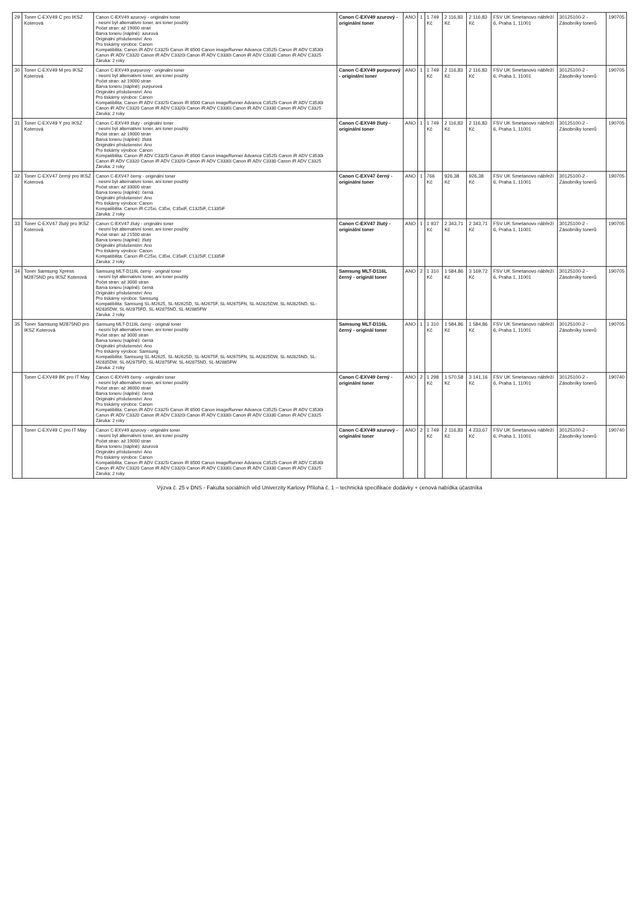| 29 | Toner C-EXV49 C pro IKSZ Koterová | Canon C-EXV49 azurový - originální toner - nesmí být alternativní toner, ani toner použitý Počet stran: až 19000 stran Barva toneru (náplně): azurová Originální příslušenství: Ano Pro tiskárny výrobce: Canon Kompatibilita: Canon iR ADV C3325i Canon iR 8500 Canon imageRunner Advance C3525i Canon iR ADV C3530i Canon iR ADV C3320 Canon iR ADV C3320i Canon iR ADV C3330i Canon iR ADV C3330 Canon iR ADV C3325 Záruka: 2 roky | Canon C-EXV49 azurový - originální toner | ANO | 1 | 1 749 Kč | 2 116,83 Kč | 2 116,83 Kč | FSV UK Smetanovo nábřeží 6, Praha 1, 11001 | 30125100-2 - Zásobníky tonerů | 190705 |
| 30 | Toner C-EXV49 M pro IKSZ Koterová | Canon C-EXV49 purpurový - originální toner - nesmí být alternativní toner, ani toner použitý Počet stran: až 19000 stran Barva toneru (náplně): purpurová Originální příslušenství: Ano Pro tiskárny výrobce: Canon Kompatibilita: Canon iR ADV C3325i Canon iR 8500 Canon imageRunner Advance C3525i Canon iR ADV C3530i Canon iR ADV C3320 Canon iR ADV C3320i Canon iR ADV C3330i Canon iR ADV C3330 Canon iR ADV C3325 Záruka: 2 roky | Canon C-EXV49 purpurový - originální toner | ANO | 1 | 1 749 Kč | 2 116,83 Kč | 2 116,83 Kč | FSV UK Smetanovo nábřeží 6, Praha 1, 11001 | 30125100-2 - Zásobníky tonerů | 190705 |
| 31 | Toner C-EXV49 Y pro IKSZ Koterová | Canon C-EXV49 žlutý - originální toner - nesmí být alternativní toner, ani toner použitý Počet stran: až 19000 stran Barva toneru (náplně): žlutá Originální příslušenství: Ano Pro tiskárny výrobce: Canon Kompatibilita: Canon iR ADV C3325i Canon iR 8500 Canon imageRunner Advance C3525i Canon iR ADV C3530i Canon iR ADV C3320 Canon iR ADV C3320i Canon iR ADV C3330i Canon iR ADV C3330 Canon iR ADV C3325 Záruka: 2 roky | Canon C-EXV49 žlutý - originální toner | ANO | 1 | 1 749 Kč | 2 116,83 Kč | 2 116,83 Kč | FSV UK Smetanovo nábřeží 6, Praha 1, 11001 | 30125100-2 - Zásobníky tonerů | 190705 |
| 32 | Toner C-EXV47 černý pro IKSZ Koterová | Canon C-EXV47 černý - originální toner - nesmí být alternativní toner, ani toner použitý Počet stran: až 33000 stran Barva toneru (náplně): černá Originální příslušenství: Ano Pro tiskárny výrobce: Canon Kompatibilita: Canon iR-C25xi, C35xi, C35xiF, C1325iF, C1335iF Záruka: 2 roky | Canon C-EXV47 černý - originální toner | ANO | 1 | 766 Kč | 926,38 Kč | 926,38 Kč | FSV UK Smetanovo nábřeží 6, Praha 1, 11001 | 30125100-2 - Zásobníky tonerů | 190705 |
| 33 | Toner C-EXV47 žlutý pro IKSZ Koterová | Canon C-EXV47 žlutý - originální toner - nesmí být alternativní toner, ani toner použitý Počet stran: až 21500 stran Barva toneru (náplně): žlutý Originální příslušenství: Ano Pro tiskárny výrobce: Canon Kompatibilita: Canon iR-C25xi, C35xi, C35xiF, C1325iF, C1335iF Záruka: 2 roky | Canon C-EXV47 žlutý - originální toner | ANO | 1 | 1 937 Kč | 2 343,71 Kč | 2 343,71 Kč | FSV UK Smetanovo nábřeží 6, Praha 1, 11001 | 30125100-2 - Zásobníky tonerů | 190705 |
| 34 | Toner Samsung Xpress M2875ND pro IKSZ Koterová | Samsung MLT-D116L černý - originál toner - nesmí být alternativní toner, ani toner použitý Počet stran: až 3000 stran Barva toneru (náplně): černá Originální příslušenství: Ano Pro tiskárny výrobce: Samsung Kompatibilita: Samsung SL-M2625, SL-M2625D, SL-M2675F, SL-M2675FN, SL-M2825DW, SL-M2825ND, SL-M2835DW, SL-M2875FD, SL-M2875ND, SL-M2885FW Záruka: 2 roky | Samsung MLT-D116L černý - originál toner | ANO | 2 | 1 310 Kč | 1 584,86 Kč | 3 169,72 Kč | FSV UK Smetanovo nábřeží 6, Praha 1, 11001 | 30125100-2 - Zásobníky tonerů | 190705 |
| 35 | Toner Samsung M2875ND pro IKSZ Koterová | Samsung MLT-D116L černý - originál toner - nesmí být alternativní toner, ani toner použitý Počet stran: až 3000 stran Barva toneru (náplně): černá Originální příslušenství: Ano Pro tiskárny výrobce: Samsung Kompatibilita: Samsung SL-M2625, SL-M2625D, SL-M2675F, SL-M2675FN, SL-M2825DW, SL-M2825ND, SL-M2835DW, SL-M2875FD, SL-M2875FW, SL-M2875ND, SL-M2885FW Záruka: 2 roky | Samsung MLT-D116L černý - originál toner | ANO | 1 | 1 310 Kč | 1 584,86 Kč | 1 584,86 Kč | FSV UK Smetanovo nábřeží 6, Praha 1, 11001 | 30125100-2 - Zásobníky tonerů | 190705 |
| | Toner C-EXV49 BK pro IT May | Canon C-EXV49 černý - originální toner - nesmí být alternativní toner, ani toner použitý Počet stran: až 36000 stran Barva toneru (náplně): černá Originální příslušenství: Ano Pro tiskárny výrobce: Canon Kompatibilita: Canon iR ADV C3325i Canon iR 8500 Canon imageRunner Advance C3525i Canon iR ADV C3530i Canon iR ADV C3320 Canon iR ADV C3320i Canon iR ADV C3330i Canon iR ADV C3330 Canon iR ADV C3325 Záruka: 2 roky | Canon C-EXV49 černý - originální toner | ANO | 2 | 1 298 Kč | 1 570,58 Kč | 3 141,16 Kč | FSV UK Smetanovo nábřeží 6, Praha 1, 11001 | 30125100-2 - Zásobníky tonerů | 190740 |
| | Toner C-EXV49 C pro IT May | Canon C-EXV49 azurový - originální toner - nesmí být alternativní toner, ani toner použitý Počet stran: až 19000 stran Barva toneru (náplně): azurová Originální příslušenství: Ano Pro tiskárny výrobce: Canon Kompatibilita: Canon iR ADV C3325i Canon iR 8500 Canon imageRunner Advance C3525i Canon iR ADV C3530i Canon iR ADV C3320 Canon iR ADV C3320i Canon iR ADV C3330i Canon iR ADV C3330 Canon iR ADV C3325 Záruka: 2 roky | Canon C-EXV49 azurový - originální toner | ANO | 2 | 1 749 Kč | 2 116,83 Kč | 4 233,67 Kč | FSV UK Smetanovo nábřeží 6, Praha 1, 11001 | 30125100-2 - Zásobníky tonerů | 190740 |
Výzva č. 25 v DNS - Fakulta sociálních věd Univerzity Karlovy Příloha č. 1 – technická specifikace dodávky + cenová nabídka účastníka